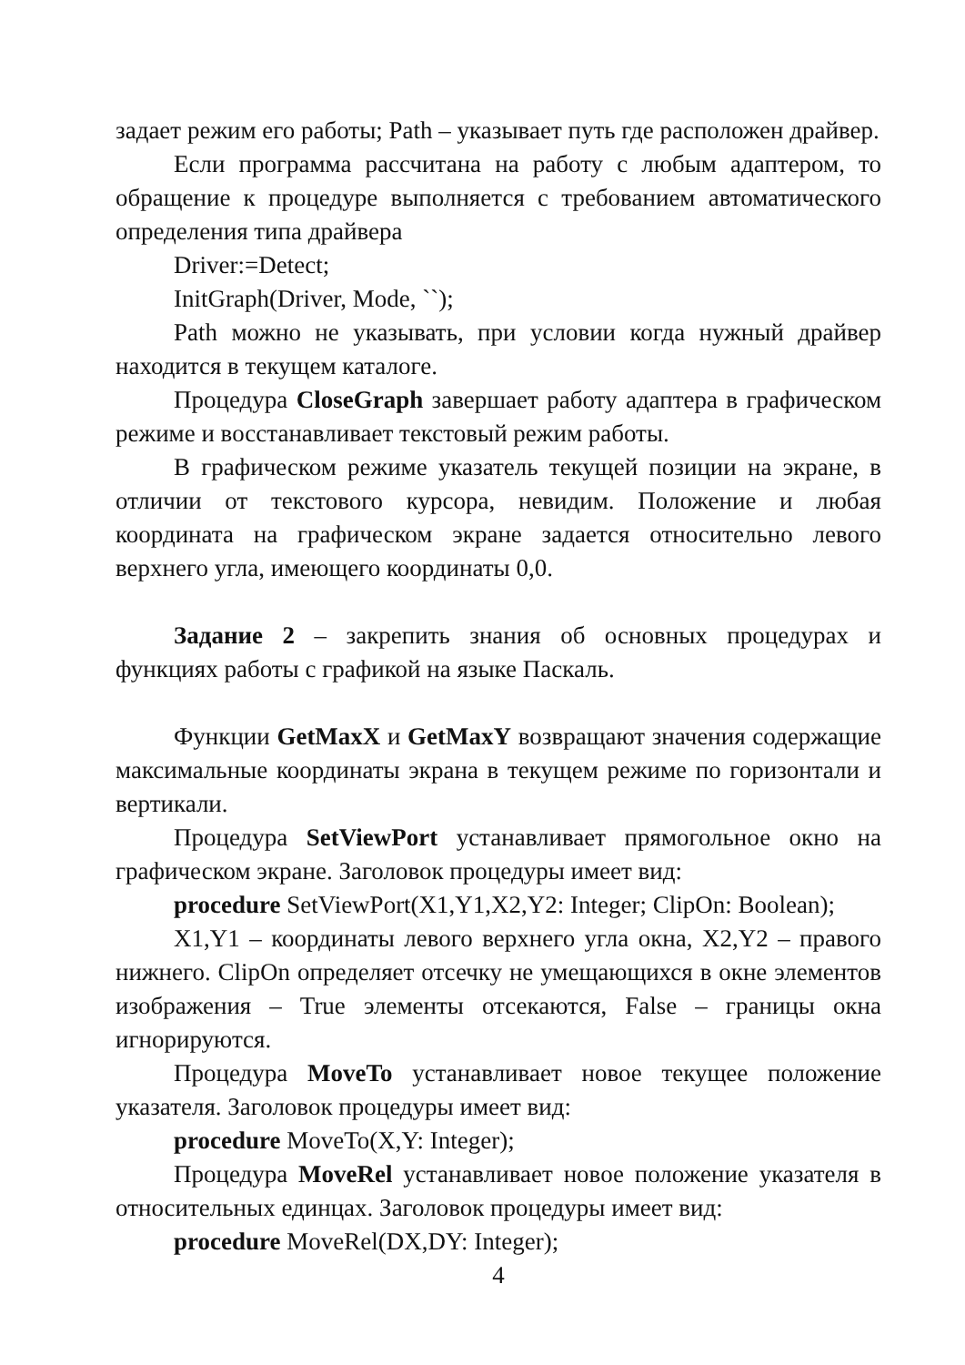задает режим его работы; Path – указывает путь где расположен драйвер.
Если программа рассчитана на работу с любым адаптером, то обращение к процедуре выполняется с требованием автоматического определения типа драйвера
Driver:=Detect;
InitGraph(Driver, Mode, ``);
Path можно не указывать, при условии когда нужный драйвер находится в текущем каталоге.
Процедура CloseGraph завершает работу адаптера в графическом режиме и восстанавливает текстовый режим работы.
В графическом режиме указатель текущей позиции на экране, в отличии от текстового курсора, невидим. Положение и любая координата на графическом экране задается относительно левого верхнего угла, имеющего координаты 0,0.
Задание 2 – закрепить знания об основных процедурах и функциях работы с графикой на языке Паскаль.
Функции GetMaxX и GetMaxY возвращают значения содержащие максимальные координаты экрана в текущем режиме по горизонтали и вертикали.
Процедура SetViewPort устанавливает прямогольное окно на графическом экране. Заголовок процедуры имеет вид:
procedure SetViewPort(X1,Y1,X2,Y2: Integer; ClipOn: Boolean);
X1,Y1 – координаты левого верхнего угла окна, X2,Y2 – правого нижнего. ClipOn определяет отсечку не умещающихся в окне элементов изображения – True элементы отсекаются, False – границы окна игнорируются.
Процедура MoveTo устанавливает новое текущее положение указателя. Заголовок процедуры имеет вид:
procedure MoveTo(X,Y: Integer);
Процедура MoveRel устанавливает новое положение указателя в относительных единцах. Заголовок процедуры имеет вид:
procedure MoveRel(DX,DY: Integer);
4